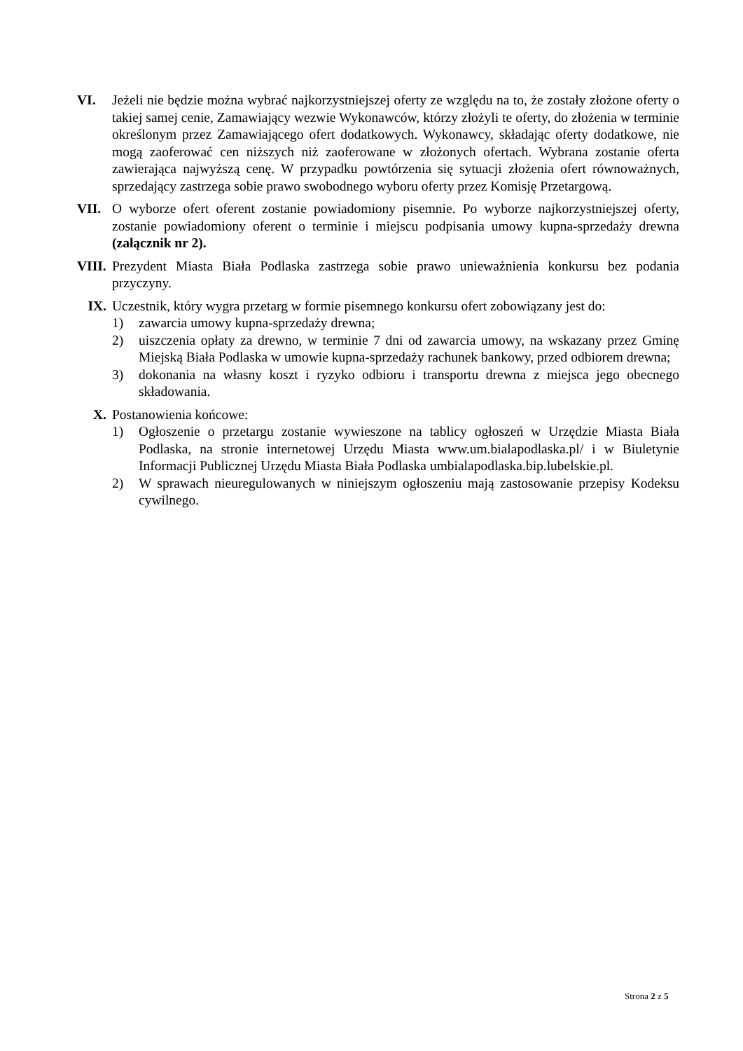VI. Jeżeli nie będzie można wybrać najkorzystniejszej oferty ze względu na to, że zostały złożone oferty o takiej samej cenie, Zamawiający wezwie Wykonawców, którzy złożyli te oferty, do złożenia w terminie określonym przez Zamawiającego ofert dodatkowych. Wykonawcy, składając oferty dodatkowe, nie mogą zaoferować cen niższych niż zaoferowane w złożonych ofertach. Wybrana zostanie oferta zawierająca najwyższą cenę. W przypadku powtórzenia się sytuacji złożenia ofert równoważnych, sprzedający zastrzega sobie prawo swobodnego wyboru oferty przez Komisję Przetargową.
VII. O wyborze ofert oferent zostanie powiadomiony pisemnie. Po wyborze najkorzystniejszej oferty, zostanie powiadomiony oferent o terminie i miejscu podpisania umowy kupna-sprzedaży drewna (załącznik nr 2).
VIII.
Prezydent Miasta Biała Podlaska zastrzega sobie prawo unieważnienia konkursu bez podania przyczyny.
IX. Uczestnik, który wygra przetarg w formie pisemnego konkursu ofert zobowiązany jest do:
1) zawarcia umowy kupna-sprzedaży drewna;
2) uiszczenia opłaty za drewno, w terminie 7 dni od zawarcia umowy, na wskazany przez Gminę Miejską Biała Podlaska w umowie kupna-sprzedaży rachunek bankowy, przed odbiorem drewna;
3) dokonania na własny koszt i ryzyko odbioru i transportu drewna z miejsca jego obecnego składowania.
X. Postanowienia końcowe:
1) Ogłoszenie o przetargu zostanie wywieszone na tablicy ogłoszeń w Urzędzie Miasta Biała Podlaska, na stronie internetowej Urzędu Miasta www.um.bialapodlaska.pl/ i w Biuletynie Informacji Publicznej Urzędu Miasta Biała Podlaska umbialapodlaska.bip.lubelskie.pl.
2) W sprawach nieuregulowanych w niniejszym ogłoszeniu mają zastosowanie przepisy Kodeksu cywilnego.
Strona 2 z 5